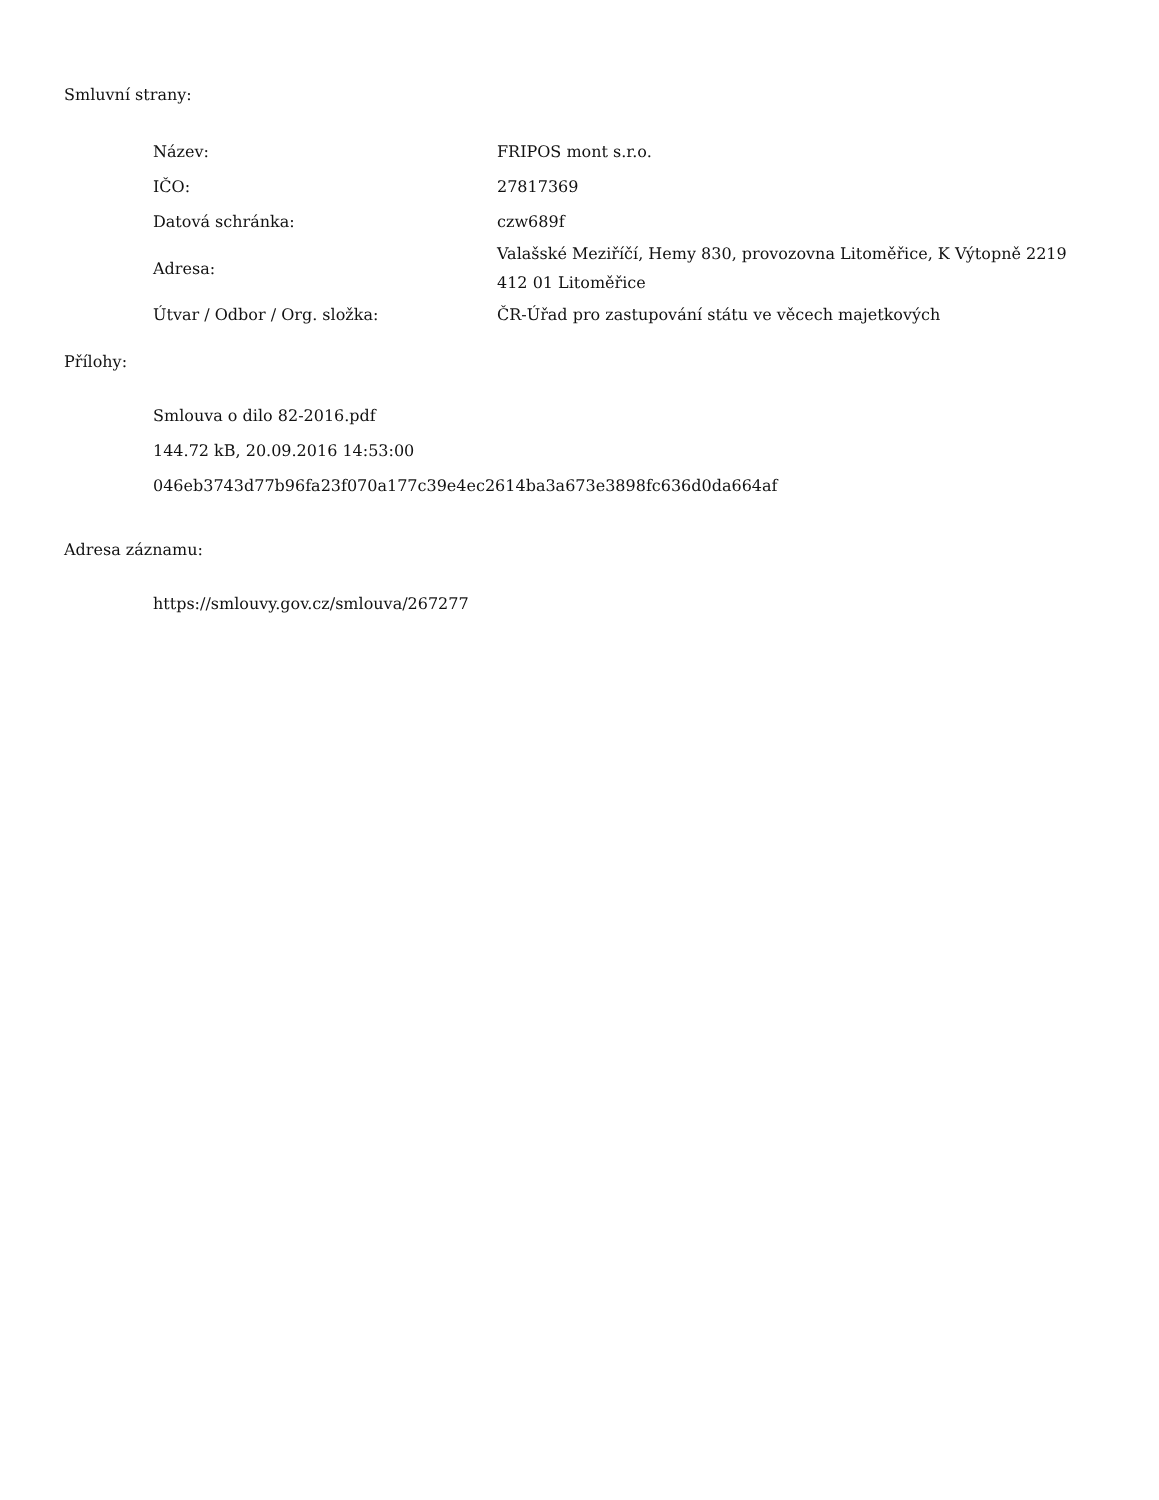Smluvní strany:
| Název: | FRIPOS mont s.r.o. |
| IČO: | 27817369 |
| Datová schránka: | czw689f |
| Adresa: | Valašské Meziříčí, Hemy 830, provozovna Litoměřice, K Výtopně 2219 412 01 Litoměřice |
| Útvar / Odbor / Org. složka: | ČR-Úřad pro zastupování státu ve věcech majetkových |
Přílohy:
Smlouva o dilo 82-2016.pdf
144.72 kB, 20.09.2016 14:53:00
046eb3743d77b96fa23f070a177c39e4ec2614ba3a673e3898fc636d0da664af
Adresa záznamu:
https://smlouvy.gov.cz/smlouva/267277